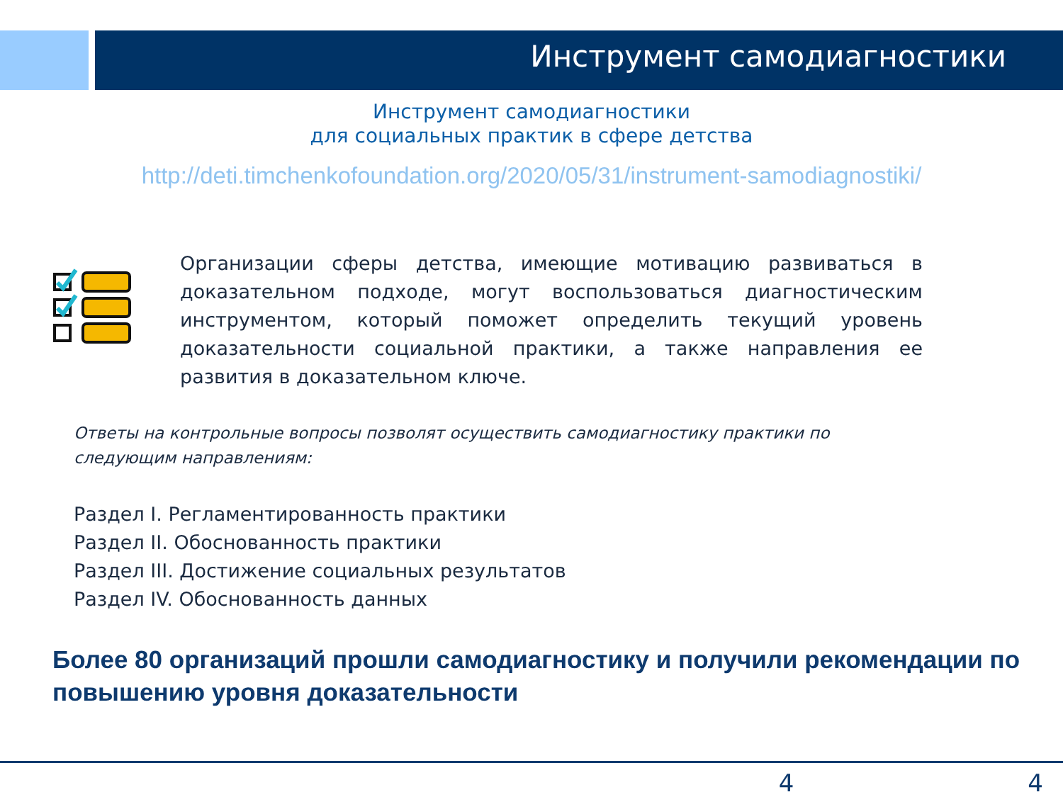Инструмент самодиагностики
Инструмент самодиагностики
для социальных практик в сфере детства
http://deti.timchenkofoundation.org/2020/05/31/instrument-samodiagnostiki/
Организации сферы детства, имеющие мотивацию развиваться в доказательном подходе, могут воспользоваться диагностическим инструментом, который поможет определить текущий уровень доказательности социальной практики, а также направления ее развития в доказательном ключе.
Ответы на контрольные вопросы позволят осуществить самодиагностику практики по следующим направлениям:
Раздел I. Регламентированность практики
Раздел II. Обоснованность практики
Раздел III. Достижение социальных результатов
Раздел IV. Обоснованность данных
Более 80 организаций прошли самодиагностику и получили рекомендации по повышению уровня доказательности
4 4